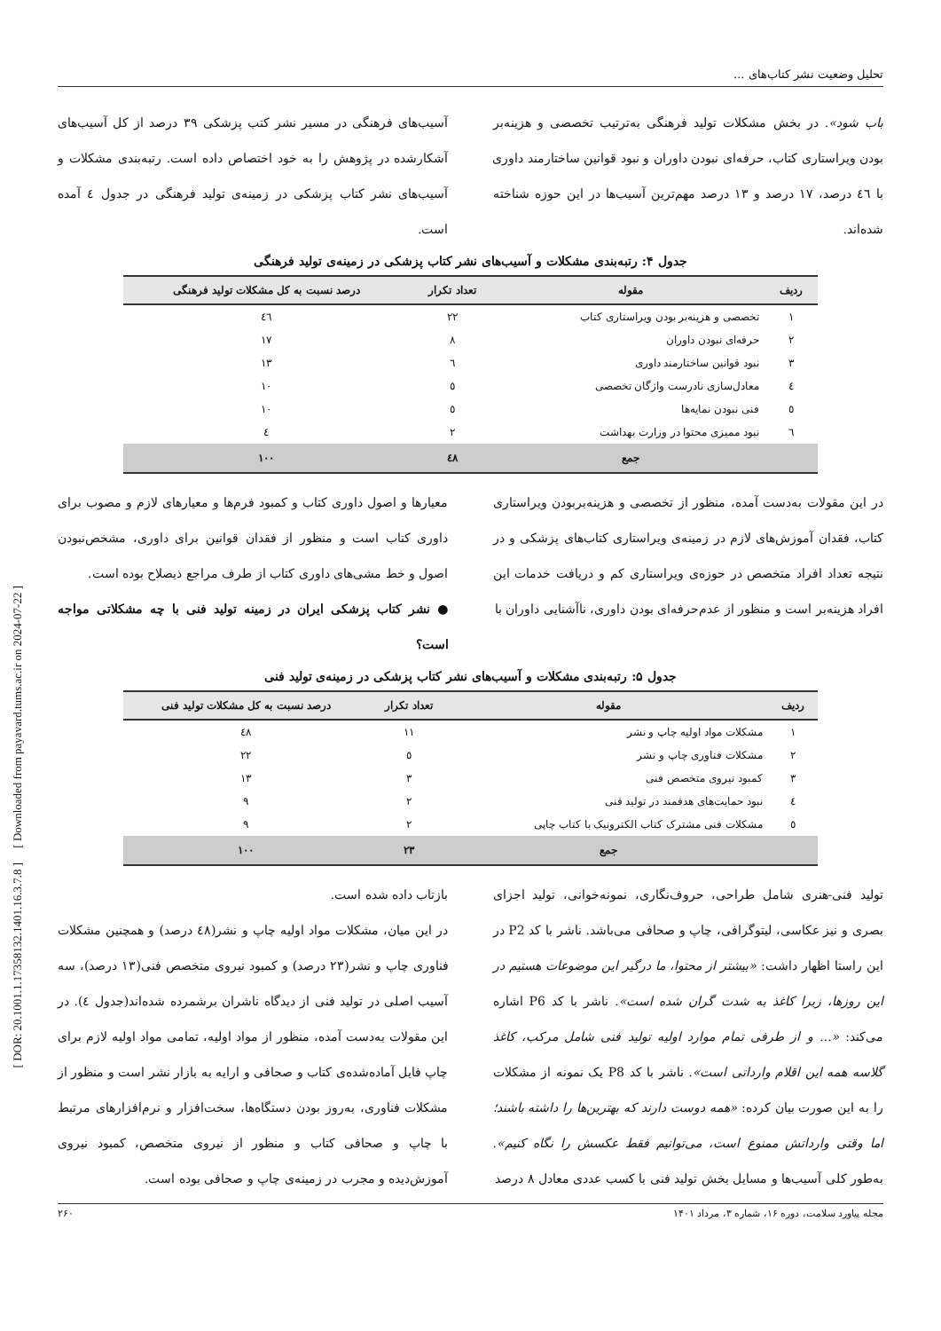تحلیل وضعیت نشر کتاب‌های ...
باب شود». در بخش مشکلات تولید فرهنگی به‌ترتیب تخصصی و هزینه‌بر بودن ویراستاری کتاب، حرفه‌ای نبودن داوران و نبود قوانین ساختارمند داوری با ٤٦ درصد، ١٧ درصد و ١٣ درصد مهم‌ترین آسیب‌ها در این حوزه شناخته شده‌اند.
آسیب‌های فرهنگی در مسیر نشر کتب پزشکی ٣٩ درصد از کل آسیب‌های آشکارشده در پژوهش را به خود اختصاص داده است. رتبه‌بندی مشکلات و آسیب‌های نشر کتاب پزشکی در زمینه‌ی تولید فرهنگی در جدول ٤ آمده است.
جدول ۴: رتبه‌بندی مشکلات و آسیب‌های نشر کتاب پزشکی در زمینه‌ی تولید فرهنگی
| ردیف | مقوله | تعداد تکرار | درصد نسبت به کل مشکلات تولید فرهنگی |
| --- | --- | --- | --- |
| ١ | تخصصی و هزینه‌بر بودن ویراستاری کتاب | ٢٢ | ٤٦ |
| ٢ | حرفه‌ای نبودن داوران | ٨ | ١٧ |
| ٣ | نبود قوانین ساختارمند داوری | ٦ | ١٣ |
| ٤ | معادل‌سازی نادرست واژگان تخصصی | ٥ | ١٠ |
| ٥ | فنی نبودن نمایه‌ها | ٥ | ١٠ |
| ٦ | نبود ممیزی محتوا در وزارت بهداشت | ٢ | ٤ |
| | جمع | ٤٨ | ١٠٠ |
در این مقولات به‌دست آمده، منظور از تخصصی و هزینه‌بربودن ویراستاری کتاب، فقدان آموزش‌های لازم در زمینه‌ی ویراستاری کتاب‌های پزشکی و در نتیجه تعداد افراد متخصص در حوزه‌ی ویراستاری کم و دریافت خدمات این افراد هزینه‌بر است و منظور از عدم‌حرفه‌ای بودن داوری، ناآشنایی داوران با
معیارها و اصول داوری کتاب و کمبود فرم‌ها و معیارهای لازم و مصوب برای داوری کتاب است و منظور از فقدان قوانین برای داوری، مشخص‌نبودن اصول و خط مشی‌های داوری کتاب از طرف مراجع ذیصلاح بوده است.
● نشر کتاب پزشکی ایران در زمینه تولید فنی با چه مشکلاتی مواجه است؟
جدول ۵: رتبه‌بندی مشکلات و آسیب‌های نشر کتاب پزشکی در زمینه‌ی تولید فنی
| ردیف | مقوله | تعداد تکرار | درصد نسبت به کل مشکلات تولید فنی |
| --- | --- | --- | --- |
| ١ | مشکلات مواد اولیه چاپ و نشر | ١١ | ٤٨ |
| ٢ | مشکلات فناوری چاپ و نشر | ٥ | ٢٢ |
| ٣ | کمبود نیروی متخصص فنی | ٣ | ١٣ |
| ٤ | نبود حمایت‌های هدفمند در تولید فنی | ٢ | ٩ |
| ٥ | مشکلات فنی مشترک کتاب الکترونیک با کتاب چاپی | ٢ | ٩ |
| | جمع | ٢٣ | ١٠٠ |
تولید فنی-هنری شامل طراحی، حروف‌نگاری، نمونه‌خوانی، تولید اجزای بصری و نیز عکاسی، لیتوگرافی، چاپ و صحافی می‌باشد. ناشر با کد P2 در این راستا اظهار داشت: «بیشتر از محتوا، ما درگیر این موضوعات هستیم در این روزها، زیرا کاغذ به شدت گران شده است». ناشر با کد P6 اشاره می‌کند: «... و از طرفی تمام موارد اولیه تولید فنی شامل مرکب، کاغذ گلاسه همه این اقلام وارداتی است». ناشر با کد P8 یک نمونه از مشکلات را به این صورت بیان کرده: «همه دوست دارند که بهترین‌ها را داشته باشند؛ اما وقتی وارداتش ممنوع است، می‌توانیم فقط عکسش را نگاه کنیم». به‌طور کلی آسیب‌ها و مسایل بخش تولید فنی با کسب عددی معادل ٨ درصد
بازتاب داده شده است.
در این میان، مشکلات مواد اولیه چاپ و نشر(٤٨ درصد) و همچنین مشکلات فناوری چاپ و نشر(٢٣ درصد) و کمبود نیروی متخصص فنی(١٣ درصد)، سه آسیب اصلی در تولید فنی از دیدگاه ناشران برشمرده شده‌اند(جدول ٤). در این مقولات به‌دست آمده، منظور از مواد اولیه، تمامی مواد اولیه لازم برای چاپ فایل آماده‌شده‌ی کتاب و صحافی و ارایه به بازار نشر است و منظور از مشکلات فناوری، به‌روز بودن دستگاه‌ها، سخت‌افزار و نرم‌افزارهای مرتبط با چاپ و صحافی کتاب و منظور از نیروی متخصص، کمبود نیروی آموزش‌دیده و مجرب در زمینه‌ی چاپ و صحافی بوده است.
مجله پیاورد سلامت، دوره ۱۶، شماره ۳، مرداد ۱۴۰۱ ۲۶۰
[ DOR: 20.1001.1.17358132.1401.16.3.7.8 ] [ Downloaded from payavard.tums.ac.ir on 2024-07-22 ]